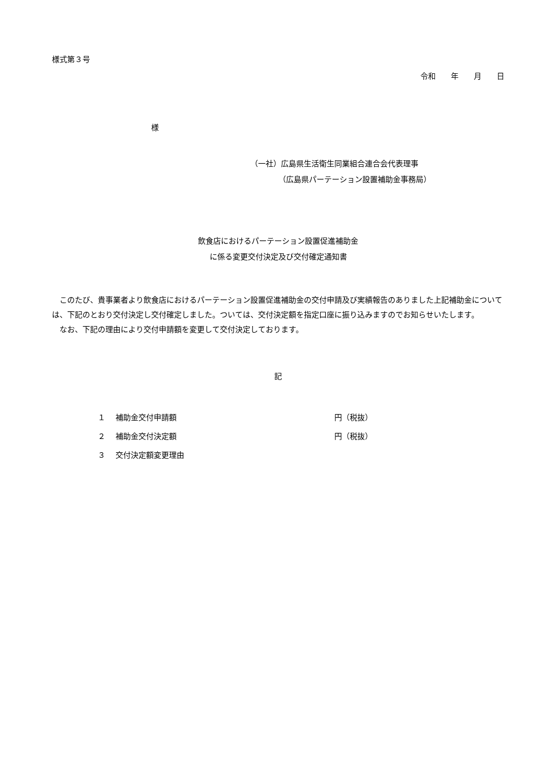様式第３号
令和　　年　　月　　日
様
（一社）広島県生活衛生同業組合連合会代表理事
（広島県パーテーション設置補助金事務局）
飲食店におけるパーテーション設置促進補助金
に係る変更交付決定及び交付確定通知書
　このたび、貴事業者より飲食店におけるパーテーション設置促進補助金の交付申請及び実績報告のありました上記補助金については、下記のとおり交付決定し交付確定しました。ついては、交付決定額を指定口座に振り込みますのでお知らせいたします。
　なお、下記の理由により交付申請額を変更して交付決定しております。
記
１ 補助金交付申請額 円（税抜）
２ 補助金交付決定額 円（税抜）
３ 交付決定額変更理由